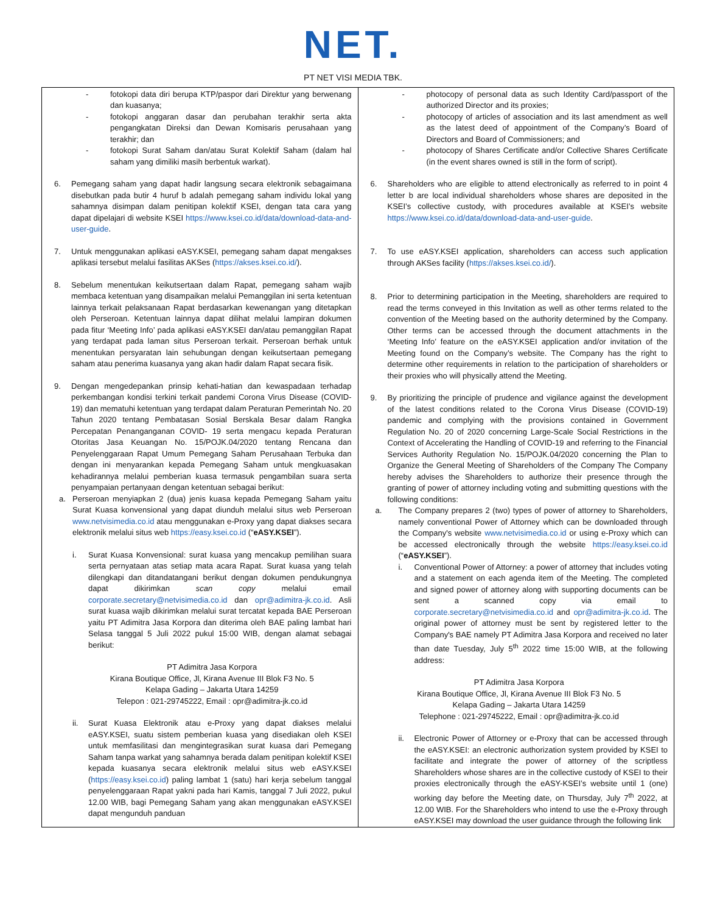NET.
PT NET VISI MEDIA TBK.
| - fotokopi data diri berupa KTP/paspor dari Direktur yang berwenang dan kuasanya; - fotokopi anggaran dasar dan perubahan terakhir serta akta pengangkatan Direksi dan Dewan Komisaris perusahaan yang terakhir; dan - fotokopi Surat Saham dan/atau Surat Kolektif Saham (dalam hal saham yang dimiliki masih berbentuk warkat). 6. Pemegang saham yang dapat hadir langsung secara elektronik sebagaimana disebutkan pada butir 4 huruf b adalah pemegang saham individu lokal yang sahamnya disimpan dalam penitipan kolektif KSEI, dengan tata cara yang dapat dipelajari di website KSEI https://www.ksei.co.id/data/download-data-and-user-guide . 7. Untuk menggunakan aplikasi eASY.KSEI, pemegang saham dapat mengakses aplikasi tersebut melalui fasilitas AKSes ( https://akses.ksei.co.id/ ). 8. Sebelum menentukan keikutsertaan dalam Rapat, pemegang saham wajib membaca ketentuan yang disampaikan melalui Pemanggilan ini serta ketentuan lainnya terkait pelaksanaan Rapat berdasarkan kewenangan yang ditetapkan oleh Perseroan. Ketentuan lainnya dapat dilihat melalui lampiran dokumen pada fitur ‘Meeting Info’ pada aplikasi eASY.KSEI dan/atau pemanggilan Rapat yang terdapat pada laman situs Perseroan terkait. Perseroan berhak untuk menentukan persyaratan lain sehubungan dengan keikutsertaan pemegang saham atau penerima kuasanya yang akan hadir dalam Rapat secara fisik. 9. Dengan mengedepankan prinsip kehati-hatian dan kewaspadaan terhadap perkembangan kondisi terkini terkait pandemi Corona Virus Disease (COVID-19) dan mematuhi ketentuan yang terdapat dalam Peraturan Pemerintah No. 20 Tahun 2020 tentang Pembatasan Sosial Berskala Besar dalam Rangka Percepatan Penanganganan COVID- 19 serta mengacu kepada Peraturan Otoritas Jasa Keuangan No. 15/POJK.04/2020 tentang Rencana dan Penyelenggaraan Rapat Umum Pemegang Saham Perusahaan Terbuka dan dengan ini menyarankan kepada Pemegang Saham untuk mengkuasakan kehadirannya melalui pemberian kuasa termasuk pengambilan suara serta penyampaian pertanyaan dengan ketentuan sebagai berikut: a. Perseroan menyiapkan 2 (dua) jenis kuasa kepada Pemegang Saham yaitu Surat Kuasa konvensional yang dapat diunduh melalui situs web Perseroan www.netvisimedia.co.id atau menggunakan e-Proxy yang dapat diakses secara elektronik melalui situs web https://easy.ksei.co.id (“ eASY.KSEI ”). i. Surat Kuasa Konvensional: surat kuasa yang mencakup pemilihan suara serta pernyataan atas setiap mata acara Rapat. Surat kuasa yang telah dilengkapi dan ditandatangani berikut dengan dokumen pendukungnya dapat dikirimkan scan copy melalui email corporate.secretary@netvisimedia.co.id dan opr@adimitra-jk.co.id . Asli surat kuasa wajib dikirimkan melalui surat tercatat kepada BAE Perseroan yaitu PT Adimitra Jasa Korpora dan diterima oleh BAE paling lambat hari Selasa tanggal 5 Juli 2022 pukul 15:00 WIB, dengan alamat sebagai berikut: PT Adimitra Jasa Korpora Kirana Boutique Office, Jl, Kirana Avenue III Blok F3 No. 5 Kelapa Gading – Jakarta Utara 14259 Telepon : 021-29745222, Email : opr@adimitra-jk.co.id ii. Surat Kuasa Elektronik atau e-Proxy yang dapat diakses melalui eASY.KSEI, suatu sistem pemberian kuasa yang disediakan oleh KSEI untuk memfasilitasi dan mengintegrasikan surat kuasa dari Pemegang Saham tanpa warkat yang sahamnya berada dalam penitipan kolektif KSEI kepada kuasanya secara elektronik melalui situs web eASY.KSEI ( https://easy.ksei.co.id ) paling lambat 1 (satu) hari kerja sebelum tanggal penyelenggaraan Rapat yakni pada hari Kamis, tanggal 7 Juli 2022, pukul 12.00 WIB, bagi Pemegang Saham yang akan menggunakan eASY.KSEI dapat mengunduh panduan | - photocopy of personal data as such Identity Card/passport of the authorized Director and its proxies; - photocopy of articles of association and its last amendment as well as the latest deed of appointment of the Company’s Board of Directors and Board of Commissioners; and - photocopy of Shares Certificate and/or Collective Shares Certificate (in the event shares owned is still in the form of script). 6. Shareholders who are eligible to attend electronically as referred to in point 4 letter b are local individual shareholders whose shares are deposited in the KSEI’s collective custody, with procedures available at KSEI’s website https://www.ksei.co.id/data/download-data-and-user-guide . 7. To use eASY.KSEI application, shareholders can access such application through AKSes facility ( https://akses.ksei.co.id/ ). 8. Prior to determining participation in the Meeting, shareholders are required to read the terms conveyed in this Invitation as well as other terms related to the convention of the Meeting based on the authority determined by the Company. Other terms can be accessed through the document attachments in the ‘Meeting Info’ feature on the eASY.KSEI application and/or invitation of the Meeting found on the Company’s website. The Company has the right to determine other requirements in relation to the participation of shareholders or their proxies who will physically attend the Meeting. 9. By prioritizing the principle of prudence and vigilance against the development of the latest conditions related to the Corona Virus Disease (COVID-19) pandemic and complying with the provisions contained in Government Regulation No. 20 of 2020 concerning Large-Scale Social Restrictions in the Context of Accelerating the Handling of COVID-19 and referring to the Financial Services Authority Regulation No. 15/POJK.04/2020 concerning the Plan to Organize the General Meeting of Shareholders of the Company The Company hereby advises the Shareholders to authorize their presence through the granting of power of attorney including voting and submitting questions with the following conditions: a. The Company prepares 2 (two) types of power of attorney to Shareholders, namely conventional Power of Attorney which can be downloaded through the Company's website www.netvisimedia.co.id or using e-Proxy which can be accessed electronically through the website https://easy.ksei.co.id (“ eASY.KSEI ”). i. Conventional Power of Attorney: a power of attorney that includes voting and a statement on each agenda item of the Meeting. The completed and signed power of attorney along with supporting documents can be sent a scanned copy via email to corporate.secretary@netvisimedia.co.id and opr@adimitra-jk.co.id . The original power of attorney must be sent by registered letter to the Company's BAE namely PT Adimitra Jasa Korpora and received no later than date Tuesday, July 5<sup>th</sup> 2022 time 15:00 WIB, at the following address: PT Adimitra Jasa Korpora Kirana Boutique Office, Jl, Kirana Avenue III Blok F3 No. 5 Kelapa Gading – Jakarta Utara 14259 Telephone : 021-29745222, Email : opr@adimitra-jk.co.id ii. Electronic Power of Attorney or e-Proxy that can be accessed through the eASY.KSEI: an electronic authorization system provided by KSEI to facilitate and integrate the power of attorney of the scriptless Shareholders whose shares are in the collective custody of KSEI to their proxies electronically through the eASY-KSEI’s website until 1 (one) working day before the Meeting date, on Thursday, July 7<sup>th</sup> 2022, at 12.00 WIB. For the Shareholders who intend to use the e-Proxy through eASY.KSEI may download the user guidance through the following link |